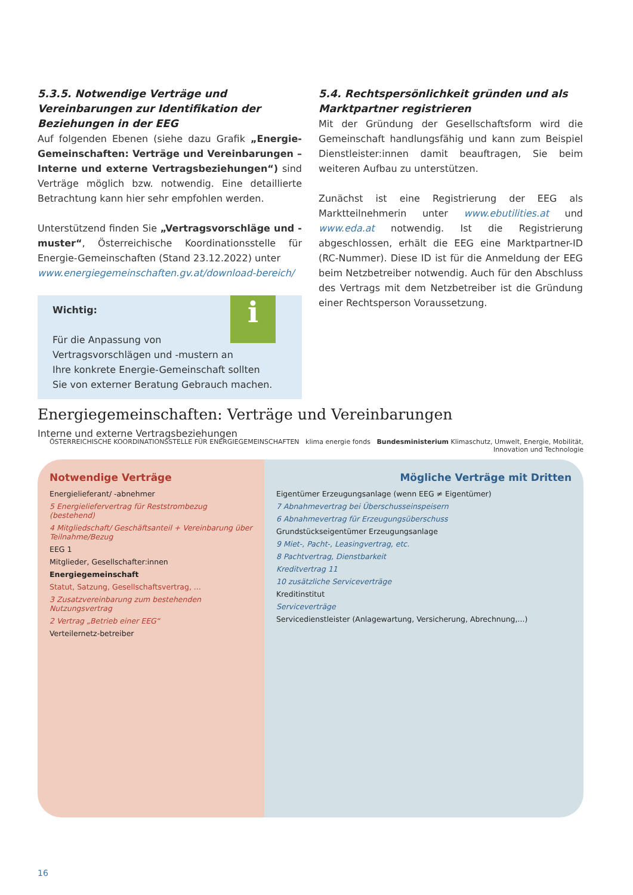5.3.5. Notwendige Verträge und Vereinbarungen zur Identifikation der Beziehungen in der EEG
Auf folgenden Ebenen (siehe dazu Grafik „Energie-Gemeinschaften: Verträge und Vereinbarungen – Interne und externe Vertragsbeziehungen“) sind Verträge möglich bzw. notwendig. Eine detaillierte Betrachtung kann hier sehr empfohlen werden.
Unterstützend finden Sie „Vertragsvorschläge und -muster“, Österreichische Koordinationsstelle für Energie-Gemeinschaften (Stand 23.12.2022) unter
www.energiegemeinschaften.gv.at/download-bereich/
i
Wichtig:
Für die Anpassung von
Vertragsvorschlägen und -mustern an
Ihre konkrete Energie-Gemeinschaft sollten
Sie von externer Beratung Gebrauch machen.
5.4. Rechtspersönlichkeit gründen und als Marktpartner registrieren
Mit der Gründung der Gesellschaftsform wird die Gemeinschaft handlungsfähig und kann zum Beispiel Dienstleister:innen damit beauftragen, Sie beim weiteren Aufbau zu unterstützen.
Zunächst ist eine Registrierung der EEG als Marktteilnehmerin unter www.ebutilities.at und www.eda.at notwendig. Ist die Registrierung abgeschlossen, erhält die EEG eine Marktpartner-ID (RC-Nummer). Diese ID ist für die Anmeldung der EEG beim Netzbetreiber notwendig. Auch für den Abschluss des Vertrags mit dem Netzbetreiber ist die Gründung einer Rechtsperson Voraussetzung.
Energiegemeinschaften: Verträge und Vereinbarungen
Interne und externe Vertragsbeziehungen
ÖSTERREICHISCHE KOORDINATIONSSTELLE FÜR ENERGIEGEMEINSCHAFTEN klima energie fonds Bundesministerium Klimaschutz, Umwelt, Energie, Mobilität, Innovation und Technologie
Notwendige Verträge
Energielieferant/ -abnehmer
5 Energieliefervertrag für Reststrombezug (bestehend)
4 Mitgliedschaft/ Geschäftsanteil + Vereinbarung über Teilnahme/Bezug
EEG 1
Mitglieder, Gesellschafter:innen
Energiegemeinschaft
Statut, Satzung, Gesellschaftsvertrag, ...
3 Zusatzvereinbarung zum bestehenden Nutzungsvertrag
2 Vertrag „Betrieb einer EEG“
Verteilernetz-betreiber
Mögliche Verträge mit Dritten
Eigentümer Erzeugungsanlage (wenn EEG ≠ Eigentümer)
7 Abnahmevertrag bei Überschusseinspeisern
6 Abnahmevertrag für Erzeugungsüberschuss
Grundstückseigentümer Erzeugungsanlage
9 Miet-, Pacht-, Leasingvertrag, etc.
8 Pachtvertrag, Dienstbarkeit
Kreditvertrag 11
10 zusätzliche Serviceverträge
Kreditinstitut
Serviceverträge
Servicedienstleister (Anlagewartung, Versicherung, Abrechnung,...)
16